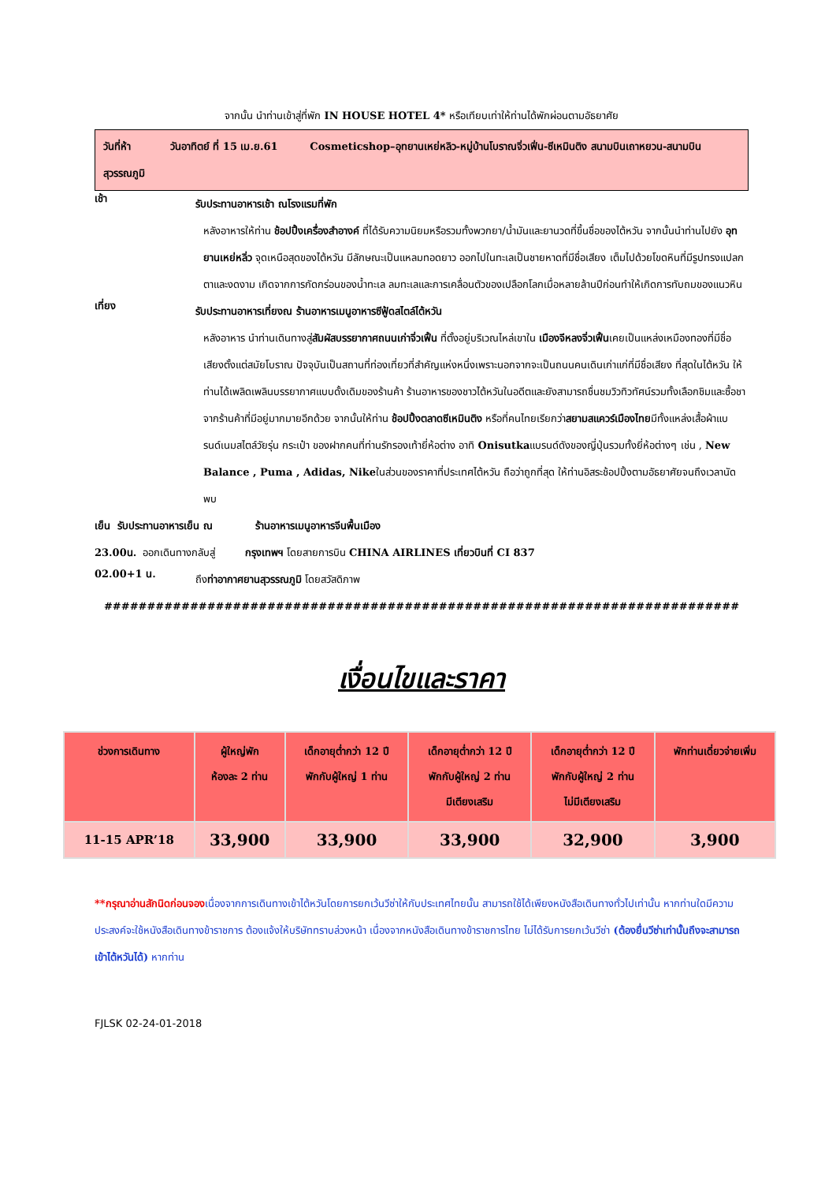จากนั้น นำท่านเข้าสู่ที่พัก IN HOUSE HOTEL 4* หรือเทียบเท่าให้ท่านได้พักผ่อนตามอัธยาศัย
วันที่ห้า วันอาทิตย์ ที่ 15 เม.ย.61 Cosmeticshop–อุทยานเหย่หลิว-หมู่บ้านโบราณจิ่วเฟิ่น-ซีเหมินติง สนามบินเถาหยวน-สนามบินสุวรรณภูมิ
เช้า
รับประทานอาหารเช้า ณโรงแรมที่พัก
หลังอาหารให้ท่าน ช้อปปิ้งเครื่องสำอางค์ ที่ได้รับความนิยมหรือรวมทั้งพวกยา/น้ำมันและยานวดที่ขึ้นชื่อของไต้หวัน จากนั้นนำท่านไปยัง อุทยานเหย่หลิ่ว จุดเหนือสุดของไต้หวัน มีลักษณะเป็นแหลมทอดยาว ออกไปในทะเลเป็นชายหาดที่มีชื่อเสียง เต็มไปด้วยโขดหินที่มีรูปทรงแปลกตาและงดงาม เกิดจากการกัดกร่อนของน้ำทะเล ลมทะเลและการเคลื่อนตัวของเปลือกโลกเมื่อหลายล้านปีก่อนทำให้เกิดการทับถมของแนวหิน
เที่ยง
รับประทานอาหารเที่ยงณ ร้านอาหารเมนูอาหารซีฟู้ดสไตล์ไต้หวัน
หลังอาหาร นำท่านเดินทางสู่สัมผัสบรรยากาศถนนเก่าจิ่วเฟิ้น ที่ตั้งอยู่บริเวณไหล่เขาใน เมืองจีหลงจิ่วเฟิ้นเคยเป็นแหล่งเหมืองทองที่มีชื่อเสียงตั้งแต่สมัยโบราณ ปัจจุบันเป็นสถานที่ท่องเที่ยวที่สำคัญแห่งหนึ่งเพราะนอกจากจะเป็นถนนคนเดินเก่าแก่ที่มีชื่อเสียง ที่สุดในไต้หวัน ให้ท่านได้เพลิดเพลินบรรยากาศแบบดั้งเดิมของร้านค้า ร้านอาหารของชาวไต้หวันในอดีตและยังสามารถชื่นชมวิวทิวทัศน์รวมทั้งเลือกชิมและซื้อชาจากร้านค้าที่มีอยู่มากมายอีกด้วย จากนั้นให้ท่าน ช้อปปิ้งตลาดซีเหมินติง หรือที่คนไทยเรียกว่าสยามสแควร์เมืองไทยมีทั้งแหล่งเสื้อผ้าแบรนด์เนมสไตล์วัยรุ่น กระเป๋า ของฝากคนที่ท่านรักรองเท้ายี่ห้อต่าง อาทิ Onisutkaแบรนด์ดังของญี่ปุ่นรวมทั้งยี่ห้อต่างๆ เช่น , New Balance , Puma , Adidas, Nikeในส่วนของราคาที่ประเทศไต้หวัน ถือว่าถูกที่สุด ให้ท่านอิสระช้อปปิ้งตามอัธยาศัยจนถึงเวลานัดพบ
เย็น รับประทานอาหารเย็น ณ ร้านอาหารเมนูอาหารจีนพื้นเมือง
23.00น. ออกเดินทางกลับสู่ กรุงเทพฯ โดยสายการบิน CHINA AIRLINES เที่ยวบินที่ CI 837
02.00+1 น.
ถึงท่าอากาศยานสุวรรณภูมิ โดยสวัสดิภาพ
##########################################################################
เงื่อนไขและราคา
| ช่วงการเดินทาง | ผู้ใหญ่พัก ห้องละ 2 ท่าน | เด็กอายุต่ำกว่า 12 ปี พักกับผู้ใหญ่ 1 ท่าน | เด็กอายุต่ำกว่า 12 ปี พักกับผู้ใหญ่ 2 ท่าน มีเตียงเสริม | เด็กอายุต่ำกว่า 12 ปี พักกับผู้ใหญ่ 2 ท่าน ไม่มีเตียงเสริม | พักท่านเดี่ยวจ่ายเพิ่ม |
| --- | --- | --- | --- | --- | --- |
| 11-15 APR’18 | 33,900 | 33,900 | 33,900 | 32,900 | 3,900 |
**กรุณาอ่านสักนิดก่อนจองเนื่องจากการเดินทางเข้าไต้หวันโดยการยกเว้นวีซ่าให้กับประเทศไทยนั้น สามารถใช้ได้เพียงหนังสือเดินทางทั่วไปเท่านั้น หากท่านใดมีความประสงค์จะใช้หนังสือเดินทางข้าราชการ ต้องแจ้งให้บริษัททราบล่วงหน้า เนื่องจากหนังสือเดินทางข้าราชการไทย ไม่ได้รับการยกเว้นวีซ่า (ต้องยื่นวีซ่าเท่านั้นถึงจะสามารถเข้าไต้หวันได้) หากท่าน
FJLSK 02-24-01-2018